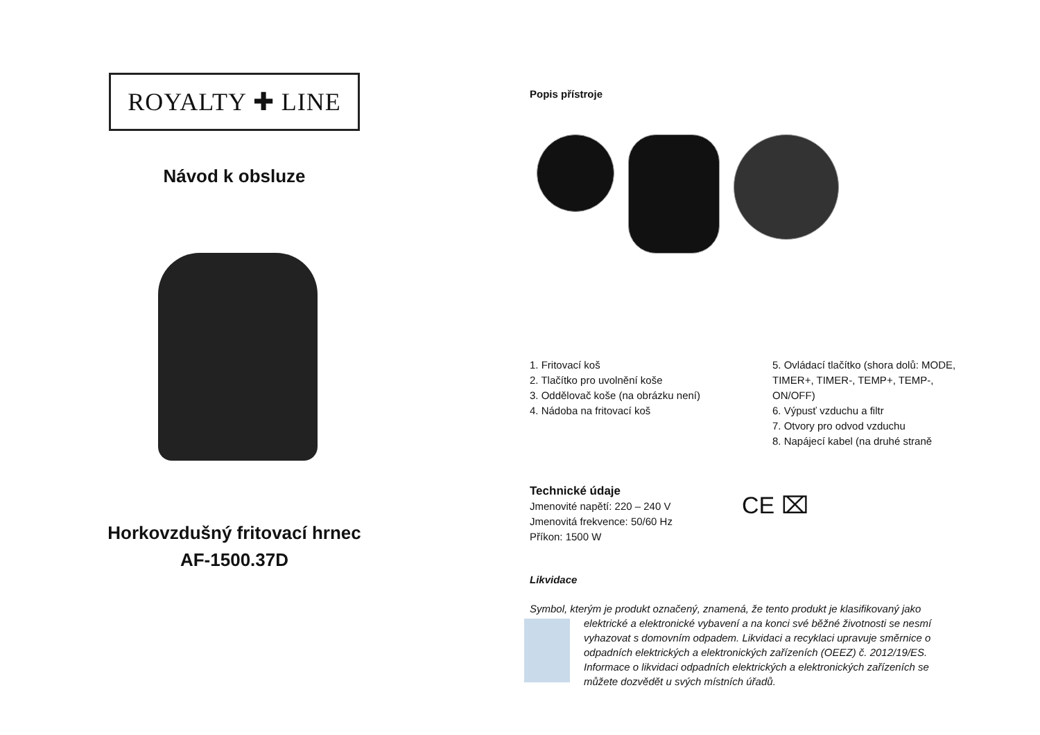ROYALTY ✚ LINE
Návod k obsluze
Horkovzdušný fritovací hrnec
AF-1500.37D
Popis přístroje
1. Fritovací koš
2. Tlačítko pro uvolnění koše
3. Oddělovač koše (na obrázku není)
4. Nádoba na fritovací koš
5. Ovládací tlačítko (shora dolů: MODE, TIMER+, TIMER-, TEMP+, TEMP-, ON/OFF)
6. Výpusť vzduchu a filtr
7. Otvory pro odvod vzduchu
8. Napájecí kabel (na druhé straně
Technické údaje
Jmenovité napětí: 220 – 240 V
Jmenovitá frekvence: 50/60 Hz
Příkon: 1500 W
CE ⌧
Likvidace
Symbol, kterým je produkt označený, znamená, že tento produkt je klasifikovaný jako elektrické a elektronické vybavení a na konci své běžné životnosti se nesmí vyhazovat s domovním odpadem. Likvidaci a recyklaci upravuje směrnice o odpadních elektrických a elektronických zařízeních (OEEZ) č. 2012/19/ES. Informace o likvidaci odpadních elektrických a elektronických zařízeních se můžete dozvědět u svých místních úřadů.